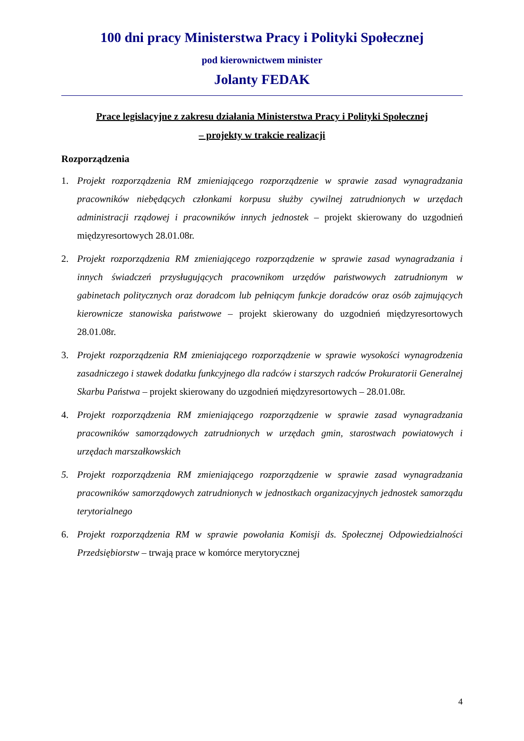100 dni pracy Ministerstwa Pracy i Polityki Społecznej
pod kierownictwem minister
Jolanty FEDAK
Prace legislacyjne z zakresu działania Ministerstwa Pracy i Polityki Społecznej
– projekty w trakcie realizacji
Rozporządzenia
1. Projekt rozporządzenia RM zmieniającego rozporządzenie w sprawie zasad wynagradzania pracowników niebędących członkami korpusu służby cywilnej zatrudnionych w urzędach administracji rządowej i pracowników innych jednostek – projekt skierowany do uzgodnień międzyresortowych 28.01.08r.
2. Projekt rozporządzenia RM zmieniającego rozporządzenie w sprawie zasad wynagradzania i innych świadczeń przysługujących pracownikom urzędów państwowych zatrudnionym w gabinetach politycznych oraz doradcom lub pełniącym funkcje doradców oraz osób zajmujących kierownicze stanowiska państwowe – projekt skierowany do uzgodnień międzyresortowych 28.01.08r.
3. Projekt rozporządzenia RM zmieniającego rozporządzenie w sprawie wysokości wynagrodzenia zasadniczego i stawek dodatku funkcyjnego dla radców i starszych radców Prokuratorii Generalnej Skarbu Państwa – projekt skierowany do uzgodnień międzyresortowych – 28.01.08r.
4. Projekt rozporządzenia RM zmieniającego rozporządzenie w sprawie zasad wynagradzania pracowników samorządowych zatrudnionych w urzędach gmin, starostwach powiatowych i urzędach marszałkowskich
5. Projekt rozporządzenia RM zmieniającego rozporządzenie w sprawie zasad wynagradzania pracowników samorządowych zatrudnionych w jednostkach organizacyjnych jednostek samorządu terytorialnego
6. Projekt rozporządzenia RM w sprawie powołania Komisji ds. Społecznej Odpowiedzialności Przedsiębiorstw – trwają prace w komórce merytorycznej
4